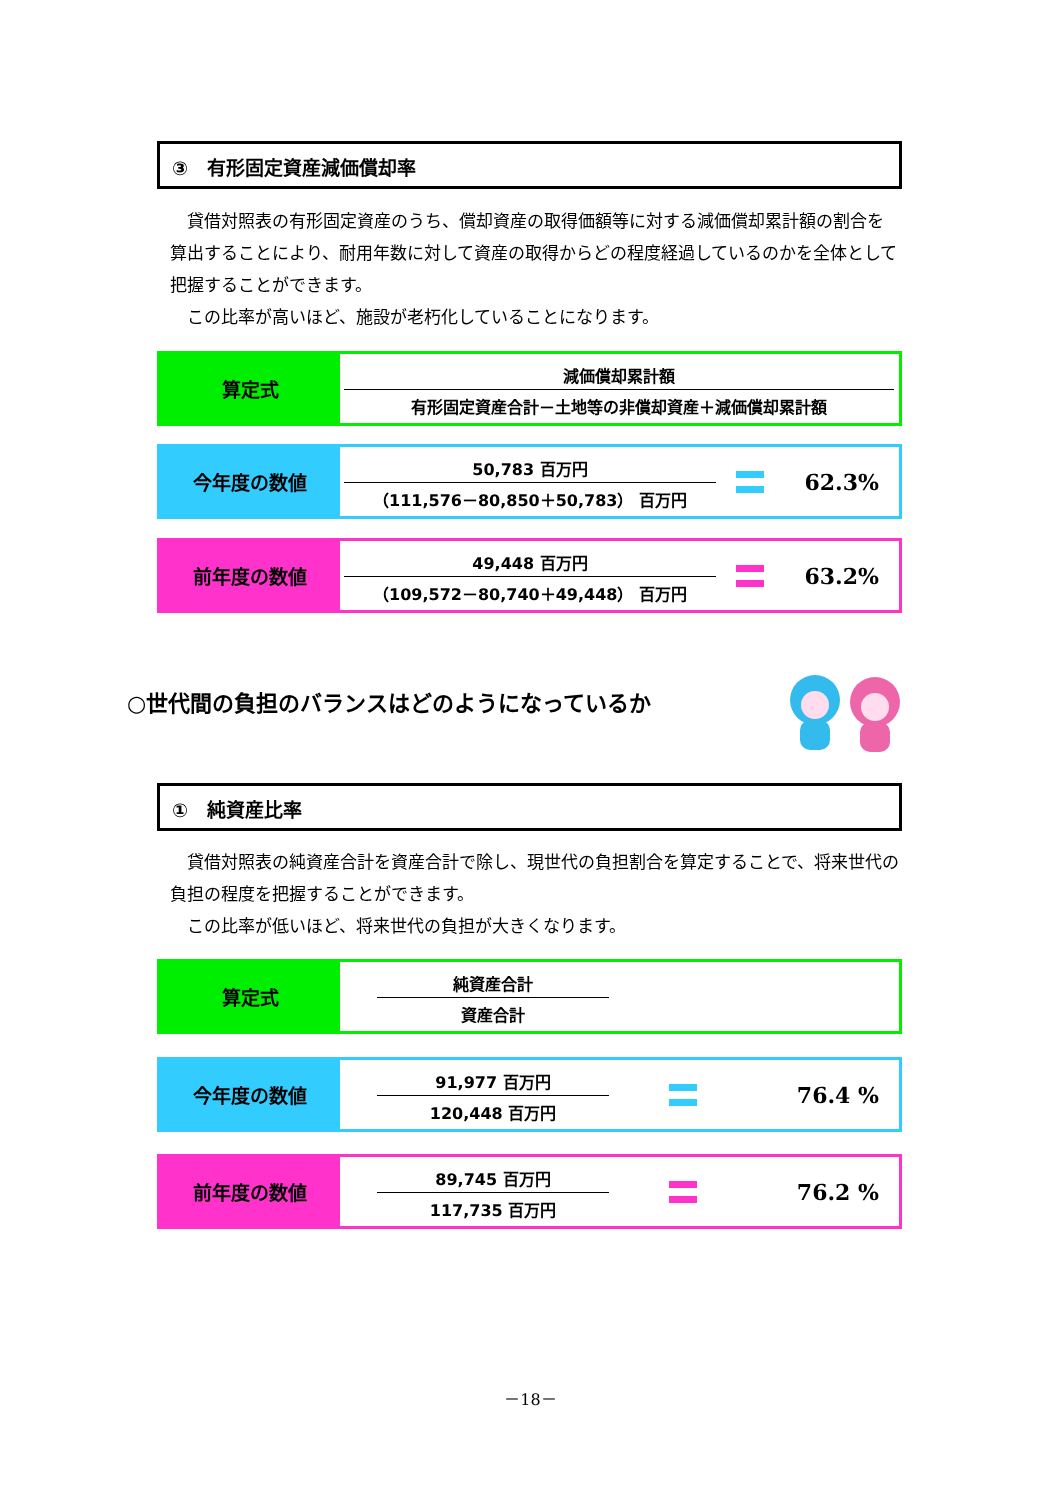③　有形固定資産減価償却率
　貸借対照表の有形固定資産のうち、償却資産の取得価額等に対する減価償却累計額の割合を算出することにより、耐用年数に対して資産の取得からどの程度経過しているのかを全体として把握することができます。
　この比率が高いほど、施設が老朽化していることになります。
算定式
減価償却累計額
有形固定資産合計－土地等の非償却資産＋減価償却累計額
今年度の数値
50,783 百万円
（111,576－80,850＋50,783） 百万円
62.3%
前年度の数値
49,448 百万円
（109,572－80,740＋49,448） 百万円
63.2%
○世代間の負担のバランスはどのようになっているか
①　純資産比率
　貸借対照表の純資産合計を資産合計で除し、現世代の負担割合を算定することで、将来世代の負担の程度を把握することができます。
　この比率が低いほど、将来世代の負担が大きくなります。
算定式
純資産合計
資産合計
今年度の数値
91,977 百万円
120,448 百万円
76.4 %
前年度の数値
89,745 百万円
117,735 百万円
76.2 %
－18－